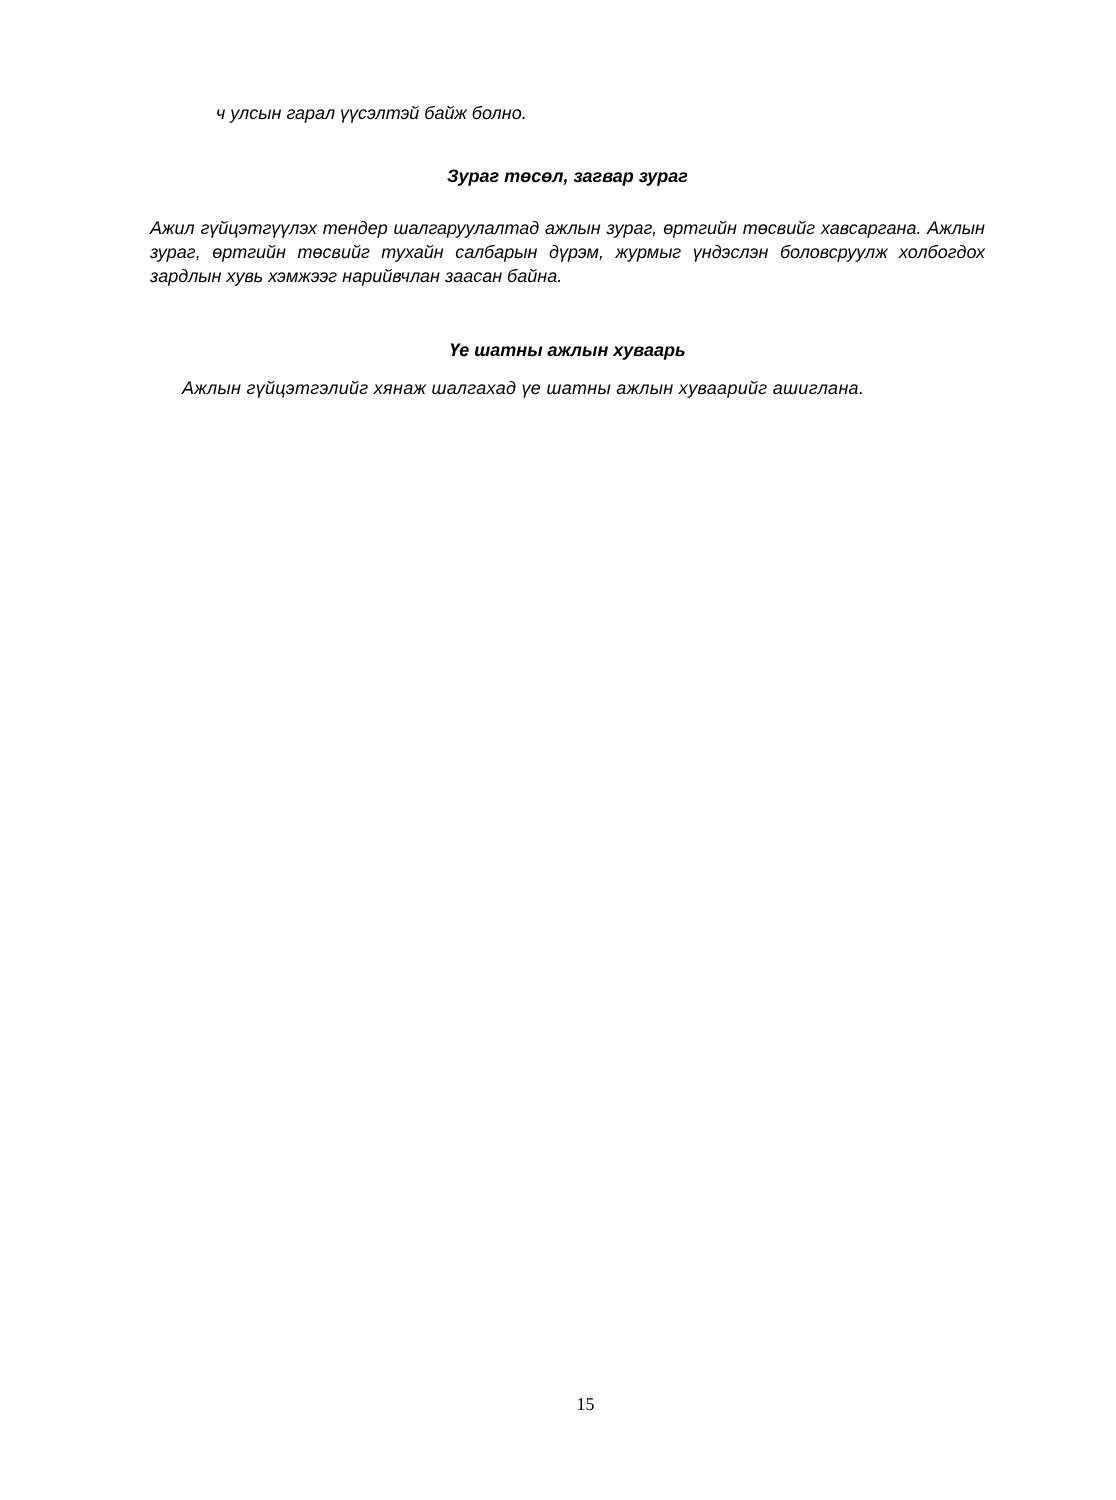ч улсын гарал үүсэлтэй байж болно.
Зураг төсөл, загвар зураг
Ажил гүйцэтгүүлэх тендер шалгаруулалтад ажлын зураг, өртгийн төсвийг хавсаргана. Ажлын зураг, өртгийн төсвийг тухайн салбарын дүрэм, журмыг үндэслэн боловсруулж холбогдох зардлын хувь хэмжээг нарийвчлан заасан байна.
Үе шатны ажлын хуваарь
Ажлын гүйцэтгэлийг хянаж шалгахад үе шатны ажлын хуваарийг ашиглана.
15